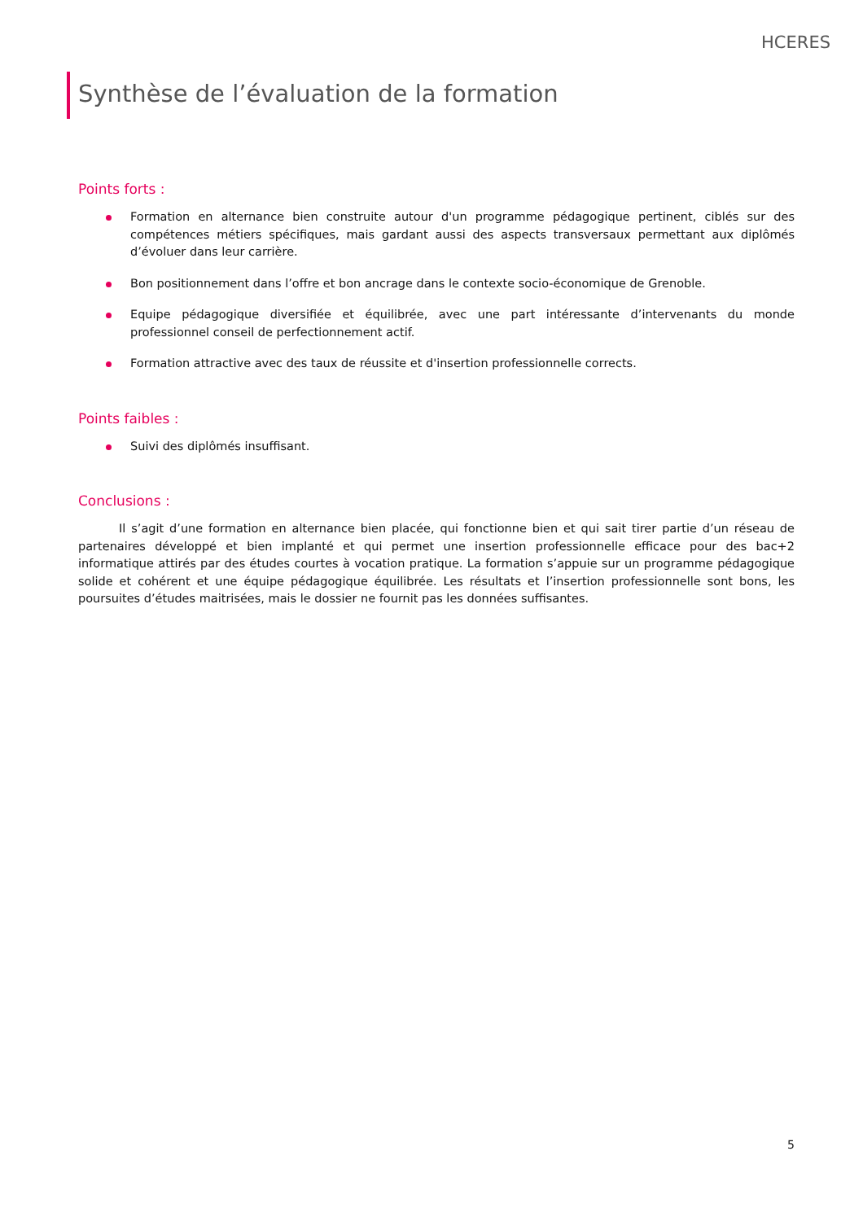HCERES
Synthèse de l’évaluation de la formation
Points forts :
Formation en alternance bien construite autour d'un programme pédagogique pertinent, ciblés sur des compétences métiers spécifiques, mais gardant aussi des aspects transversaux permettant aux diplômés d’évoluer dans leur carrière.
Bon positionnement dans l’offre et bon ancrage dans le contexte socio-économique de Grenoble.
Equipe pédagogique diversifiée et équilibrée, avec une part intéressante d’intervenants du monde professionnel conseil de perfectionnement actif.
Formation attractive avec des taux de réussite et d'insertion professionnelle corrects.
Points faibles :
Suivi des diplômés insuffisant.
Conclusions :
Il s’agit d’une formation en alternance bien placée, qui fonctionne bien et qui sait tirer partie d’un réseau de partenaires développé et bien implanté et qui permet une insertion professionnelle efficace pour des bac+2 informatique attirés par des études courtes à vocation pratique. La formation s’appuie sur un programme pédagogique solide et cohérent et une équipe pédagogique équilibrée. Les résultats et l’insertion professionnelle sont bons, les poursuites d’études maitrisées, mais le dossier ne fournit pas les données suffisantes.
5